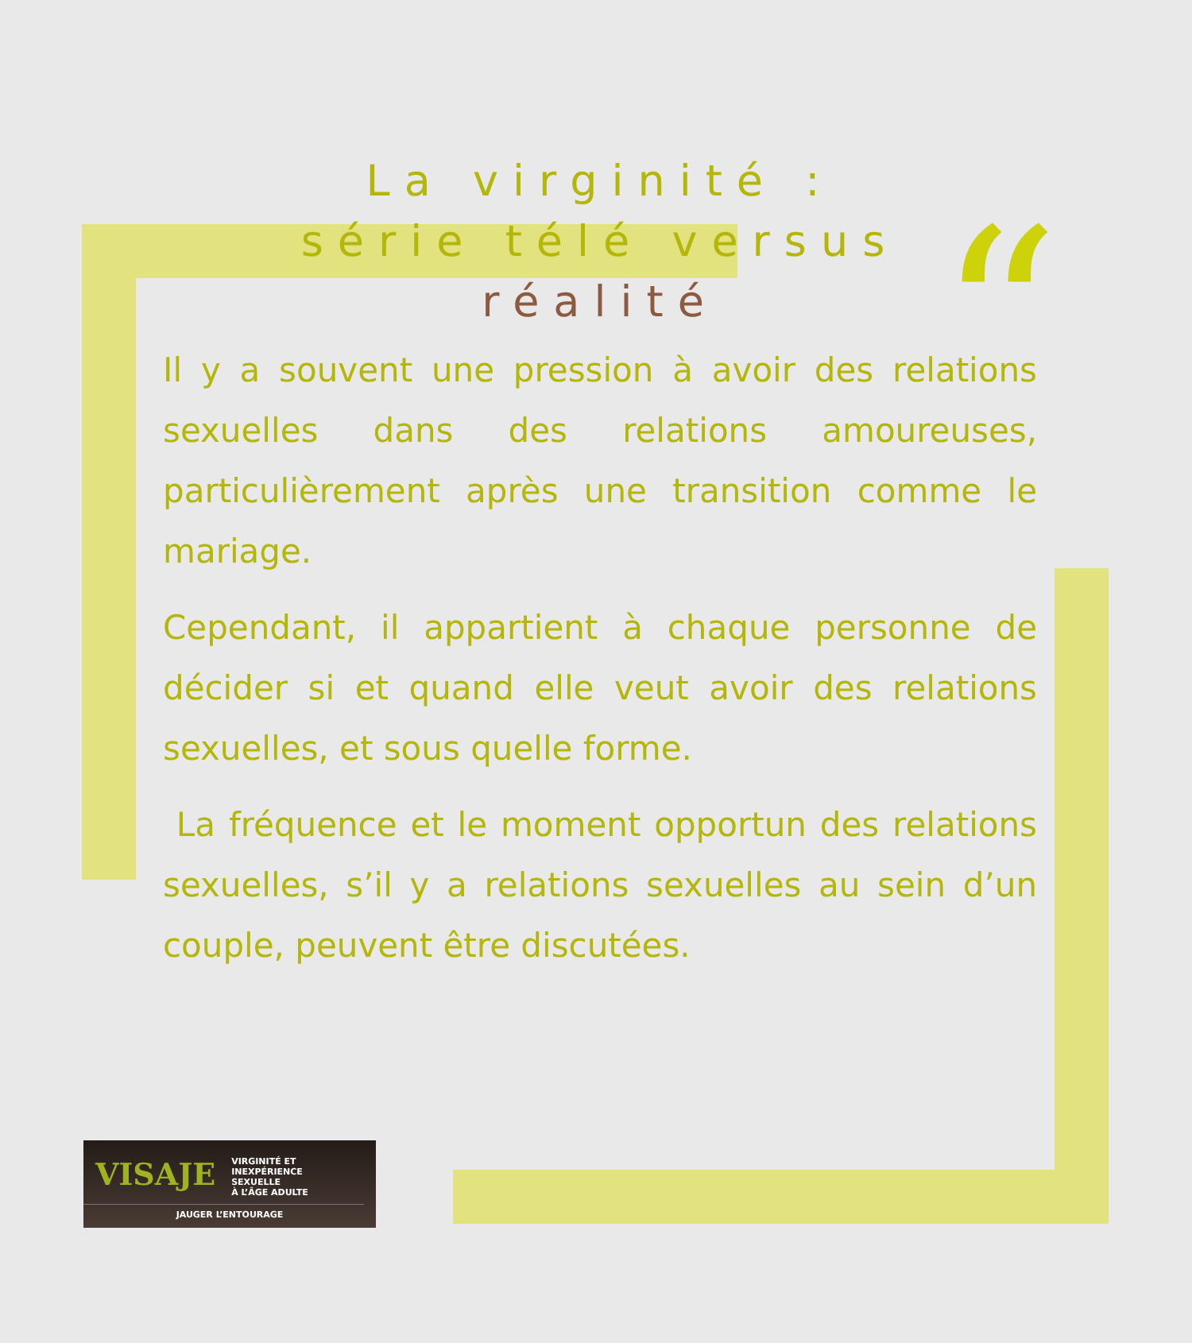“
La virginité :
série télé versus
réalité
Il y a souvent une pression à avoir des relations sexuelles dans des relations amoureuses, particulièrement après une transition comme le mariage.
Cependant, il appartient à chaque personne de décider si et quand elle veut avoir des relations sexuelles, et sous quelle forme.
La fréquence et le moment opportun des relations sexuelles, s’il y a relations sexuelles au sein d’un couple, peuvent être discutées.
VISAJE VIRGINITÉ ET
INEXPÉRIENCE SEXUELLE
À L’ÂGE ADULTE
JAUGER L’ENTOURAGE